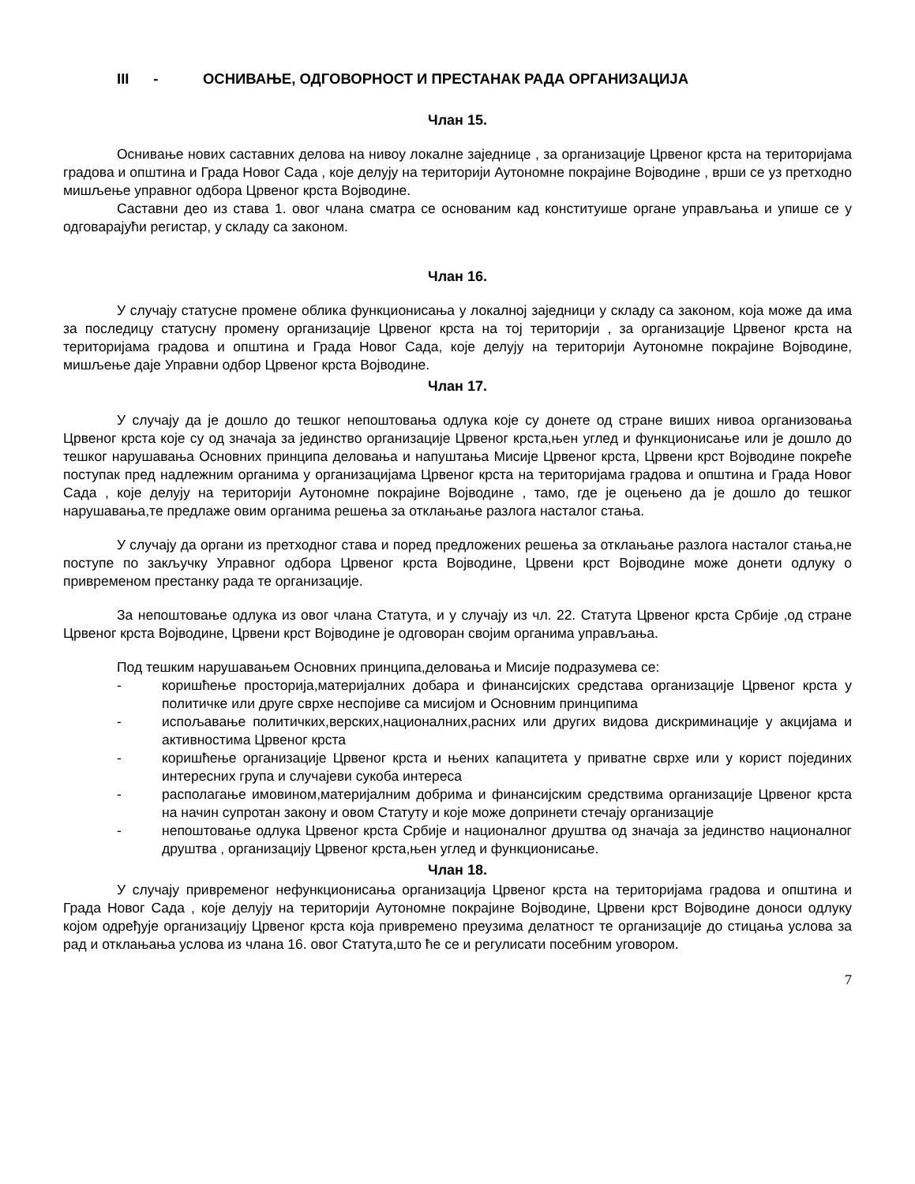III - ОСНИВАЊЕ, ОДГОВОРНОСТ И ПРЕСТАНАК РАДА ОРГАНИЗАЦИЈА
Члан 15.
Оснивање нових саставних делова на нивоу локалне заједнице , за организације Црвеног крста на територијама градова и општина и Града Новог Сада , које делују на територији Аутономне покрајине Војводине , врши се уз претходно мишљење управног одбора Црвеног крста Војводине.
Саставни део из става 1. овог члана сматра се основаним кад конституише органе управљања и упише се у одговарајући регистар, у складу са законом.
Члан 16.
У случају статусне промене облика функционисања у локалној заједници у складу са законом, која може да има за последицу статусну промену организације Црвеног крста на тој територији , за организације Црвеног крста на територијама градова и општина и Града Новог Сада, које делују на територији Аутономне покрајине Војводине, мишљење даје Управни одбор Црвеног крста Војводине.
Члан 17.
У случају да је дошло до тешког непоштовања одлука које су донете од стране виших нивоа организовања Црвеног крста које су од значаја за јединство организације Црвеног крста,њен углед и функционисање или је дошло до тешког нарушавања Основних принципа деловања и напуштања Мисије Црвеног крста, Црвени крст Војводине покреће поступак пред надлежним органима у организацијама Црвеног крста на територијама градова и општина и Града Новог Сада , које делују на територији Аутономне покрајине Војводине , тамо, где је оцењено да је дошло до тешког нарушавања,те предлаже овим органима решења за отклањање разлога насталог стања.
У случају да органи из претходног става и поред предложених решења за отклањање разлога насталог стања,не поступе по закључку Управног одбора Црвеног крста Војводине, Црвени крст Војводине може донети одлуку о привременом престанку рада те организације.
За непоштовање одлука из овог члана Статута, и у случају из чл. 22. Статута Црвеног крста Србије ,од стране Црвеног крста Војводине, Црвени крст Војводине је одговоран својим органима управљања.
Под тешким нарушавањем Основних принципа,деловања и Мисије подразумева се:
- коришћење просторија,материјалних добара и финансијских средстава организације Црвеног крста у политичке или друге сврхе неспојиве са мисијом и Основним принципима
- испољавање политичких,верских,националних,расних или других видова дискриминације у акцијама и активностима Црвеног крста
- коришћење организације Црвеног крста и њених капацитета у приватне сврхе или у корист појединих интересних група и случајеви сукоба интереса
- располагање имовином,материјалним добрима и финансијским средствима организације Црвеног крста на начин супротан закону и овом Статуту и које може допринети стечају организације
- непоштовање одлука Црвеног крста Србије и националног друштва од значаја за јединство националног друштва , организацију Црвеног крста,њен углед и функционисање.
Члан 18.
У случају привременог нефункционисања организација Црвеног крста на територијама градова и општина и Града Новог Сада , које делују на територији Аутономне покрајине Војводине, Црвени крст Војводине доноси одлуку којом одређује организацију Црвеног крста која привремено преузима делатност те организације до стицања услова за рад и отклањања услова из члана 16. овог Статута,што ће се и регулисати посебним уговором.
7